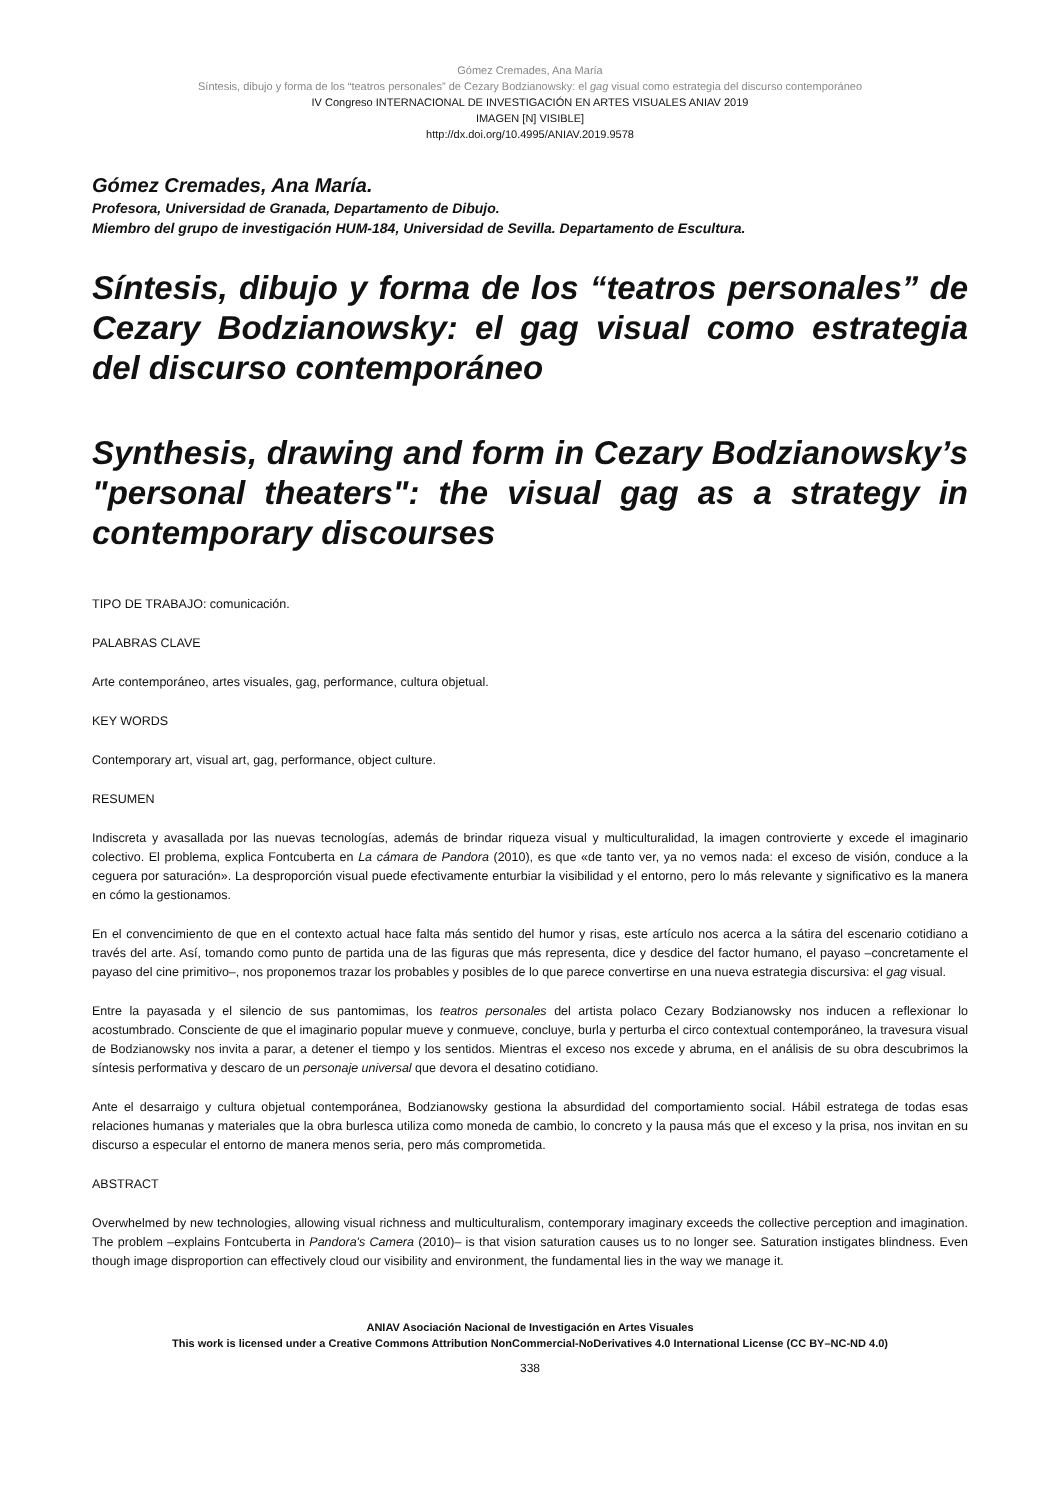Gómez Cremades, Ana María
Síntesis, dibujo y forma de los “teatros personales” de Cezary Bodzianowsky: el gag visual como estrategia del discurso contemporáneo
IV Congreso INTERNACIONAL DE INVESTIGACIÓN EN ARTES VISUALES ANIAV 2019
IMAGEN [N] VISIBLE]
http://dx.doi.org/10.4995/ANIAV.2019.9578
Gómez Cremades, Ana María.
Profesora, Universidad de Granada, Departamento de Dibujo.
Miembro del grupo de investigación HUM-184, Universidad de Sevilla. Departamento de Escultura.
Síntesis, dibujo y forma de los “teatros personales” de Cezary Bodzianowsky: el gag visual como estrategia del discurso contemporáneo
Synthesis, drawing and form in Cezary Bodzianowsky’s "personal theaters": the visual gag as a strategy in contemporary discourses
TIPO DE TRABAJO: comunicación.
PALABRAS CLAVE
Arte contemporáneo, artes visuales, gag, performance, cultura objetual.
KEY WORDS
Contemporary art, visual art, gag, performance, object culture.
RESUMEN
Indiscreta y avasallada por las nuevas tecnologías, además de brindar riqueza visual y multiculturalidad, la imagen controvierte y excede el imaginario colectivo. El problema, explica Fontcuberta en La cámara de Pandora (2010), es que «de tanto ver, ya no vemos nada: el exceso de visión, conduce a la ceguera por saturación». La desproporción visual puede efectivamente enturbiar la visibilidad y el entorno, pero lo más relevante y significativo es la manera en cómo la gestionamos.
En el convencimiento de que en el contexto actual hace falta más sentido del humor y risas, este artículo nos acerca a la sátira del escenario cotidiano a través del arte. Así, tomando como punto de partida una de las figuras que más representa, dice y desdice del factor humano, el payaso –concretamente el payaso del cine primitivo–, nos proponemos trazar los probables y posibles de lo que parece convertirse en una nueva estrategia discursiva: el gag visual.
Entre la payasada y el silencio de sus pantomimas, los teatros personales del artista polaco Cezary Bodzianowsky nos inducen a reflexionar lo acostumbrado. Consciente de que el imaginario popular mueve y conmueve, concluye, burla y perturba el circo contextual contemporáneo, la travesura visual de Bodzianowsky nos invita a parar, a detener el tiempo y los sentidos. Mientras el exceso nos excede y abruma, en el análisis de su obra descubrimos la síntesis performativa y descaro de un personaje universal que devora el desatino cotidiano.
Ante el desarraigo y cultura objetual contemporánea, Bodzianowsky gestiona la absurdidad del comportamiento social. Hábil estratega de todas esas relaciones humanas y materiales que la obra burlesca utiliza como moneda de cambio, lo concreto y la pausa más que el exceso y la prisa, nos invitan en su discurso a especular el entorno de manera menos seria, pero más comprometida.
ABSTRACT
Overwhelmed by new technologies, allowing visual richness and multiculturalism, contemporary imaginary exceeds the collective perception and imagination. The problem –explains Fontcuberta in Pandora's Camera (2010)– is that vision saturation causes us to no longer see. Saturation instigates blindness. Even though image disproportion can effectively cloud our visibility and environment, the fundamental lies in the way we manage it.
ANIAV Asociación Nacional de Investigación en Artes Visuales
This work is licensed under a Creative Commons Attribution NonCommercial-NoDerivatives 4.0 International License (CC BY–NC-ND 4.0)
338